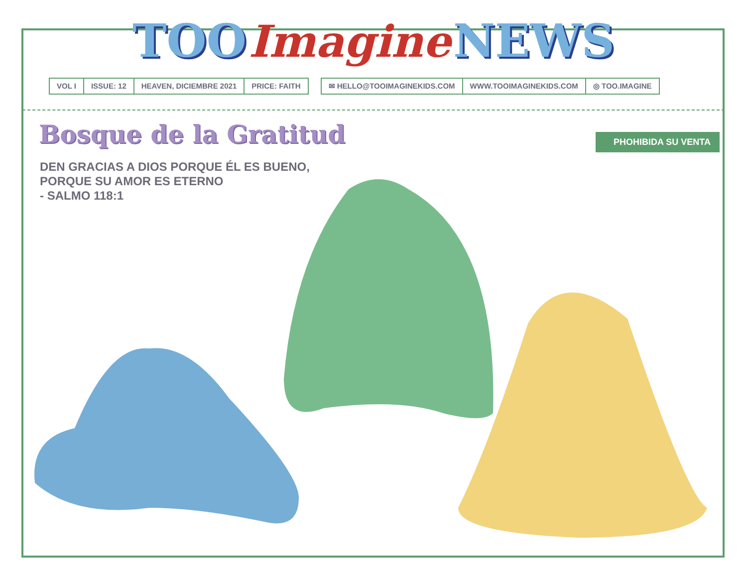TOO Imagine NEWS
VOL I ISSUE: 12 HEAVEN, DICIEMBRE 2021 PRICE: FAITH
✉ HELLO@TOOIMAGINEKIDS.COM WWW.TOOIMAGINEKIDS.COM ◎ TOO.IMAGINE
Bosque de la Gratitud
PHOHIBIDA SU VENTA
DEN GRACIAS A DIOS PORQUE ÉL ES BUENO,
PORQUE SU AMOR ES ETERNO
- SALMO 118:1